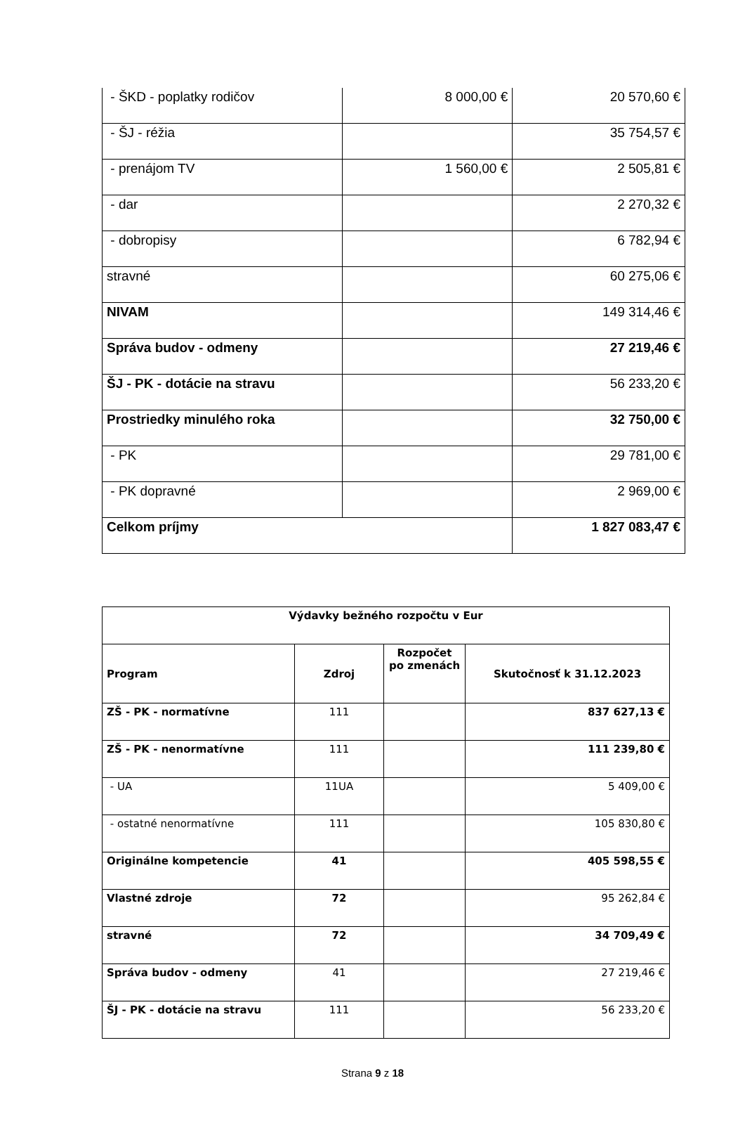| - ŠKD - poplatky rodičov | 8 000,00 € | 20 570,60 € |
| - ŠJ - réžia | | 35 754,57 € |
| - prenájom TV | 1 560,00 € | 2 505,81 € |
| - dar | | 2 270,32 € |
| - dobropisy | | 6 782,94 € |
| stravné | | 60 275,06 € |
| NIVAM | | 149 314,46 € |
| Správa budov - odmeny | | 27 219,46 € |
| ŠJ - PK - dotácie na stravu | | 56 233,20 € |
| Prostriedky minulého roka | | 32 750,00 € |
| - PK | | 29 781,00 € |
| - PK dopravné | | 2 969,00 € |
| Celkom príjmy | | 1 827 083,47 € |
| Výdavky bežného rozpočtu v Eur | | | |
| --- | --- | --- | --- |
| Program | Zdroj | Rozpočet po zmenách | Skutočnosť k 31.12.2023 |
| ZŠ - PK - normatívne | 111 | | 837 627,13 € |
| ZŠ - PK - nenormatívne | 111 | | 111 239,80 € |
| - UA | 11UA | | 5 409,00 € |
| - ostatné nenormatívne | 111 | | 105 830,80 € |
| Originálne kompetencie | 41 | | 405 598,55 € |
| Vlastné zdroje | 72 | | 95 262,84 € |
| stravné | 72 | | 34 709,49 € |
| Správa budov - odmeny | 41 | | 27 219,46 € |
| ŠJ - PK - dotácie na stravu | 111 | | 56 233,20 € |
Strana 9 z 18